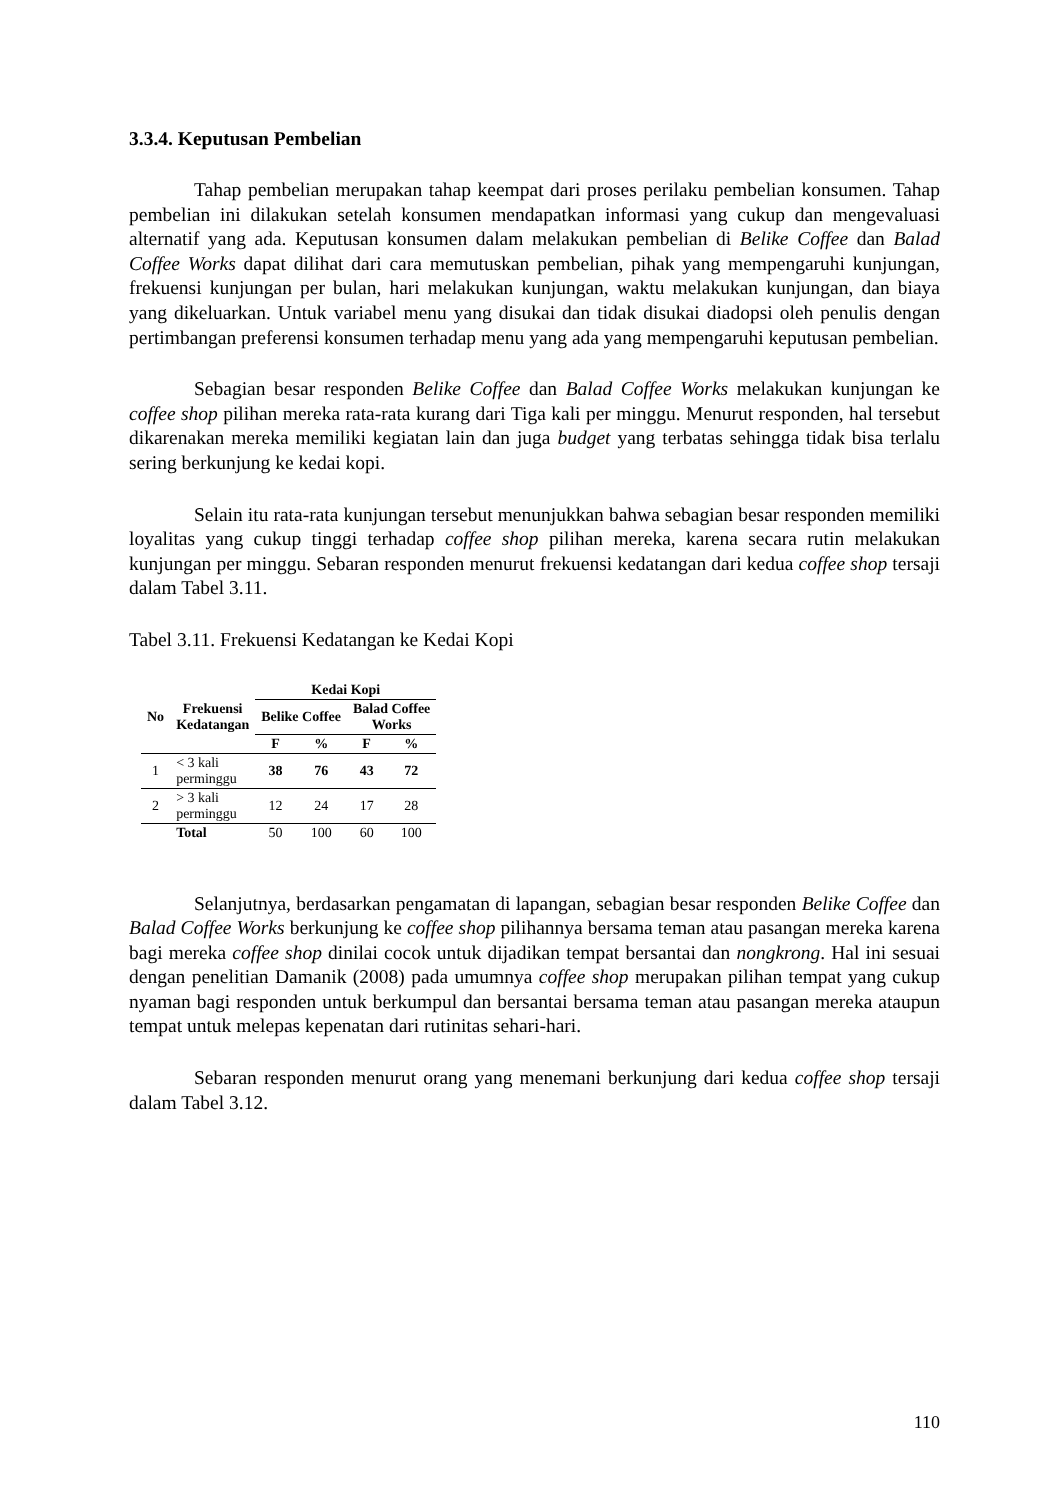3.3.4. Keputusan Pembelian
Tahap pembelian merupakan tahap keempat dari proses perilaku pembelian konsumen. Tahap pembelian ini dilakukan setelah konsumen mendapatkan informasi yang cukup dan mengevaluasi alternatif yang ada. Keputusan konsumen dalam melakukan pembelian di Belike Coffee dan Balad Coffee Works dapat dilihat dari cara memutuskan pembelian, pihak yang mempengaruhi kunjungan, frekuensi kunjungan per bulan, hari melakukan kunjungan, waktu melakukan kunjungan, dan biaya yang dikeluarkan. Untuk variabel menu yang disukai dan tidak disukai diadopsi oleh penulis dengan pertimbangan preferensi konsumen terhadap menu yang ada yang mempengaruhi keputusan pembelian.
Sebagian besar responden Belike Coffee dan Balad Coffee Works melakukan kunjungan ke coffee shop pilihan mereka rata-rata kurang dari Tiga kali per minggu. Menurut responden, hal tersebut dikarenakan mereka memiliki kegiatan lain dan juga budget yang terbatas sehingga tidak bisa terlalu sering berkunjung ke kedai kopi.
Selain itu rata-rata kunjungan tersebut menunjukkan bahwa sebagian besar responden memiliki loyalitas yang cukup tinggi terhadap coffee shop pilihan mereka, karena secara rutin melakukan kunjungan per minggu. Sebaran responden menurut frekuensi kedatangan dari kedua coffee shop tersaji dalam Tabel 3.11.
Tabel 3.11. Frekuensi Kedatangan ke Kedai Kopi
| No | Frekuensi Kedatangan | Kedai Kopi | | | |
| --- | --- | --- | --- | --- | --- |
| | | Belike Coffee | | Balad Coffee Works | |
| | | F | % | F | % |
| 1 | < 3 kali perminggu | 38 | 76 | 43 | 72 |
| 2 | > 3 kali perminggu | 12 | 24 | 17 | 28 |
| | Total | 50 | 100 | 60 | 100 |
Selanjutnya, berdasarkan pengamatan di lapangan, sebagian besar responden Belike Coffee dan Balad Coffee Works berkunjung ke coffee shop pilihannya bersama teman atau pasangan mereka karena bagi mereka coffee shop dinilai cocok untuk dijadikan tempat bersantai dan nongkrong. Hal ini sesuai dengan penelitian Damanik (2008) pada umumnya coffee shop merupakan pilihan tempat yang cukup nyaman bagi responden untuk berkumpul dan bersantai bersama teman atau pasangan mereka ataupun tempat untuk melepas kepenatan dari rutinitas sehari-hari.
Sebaran responden menurut orang yang menemani berkunjung dari kedua coffee shop tersaji dalam Tabel 3.12.
110